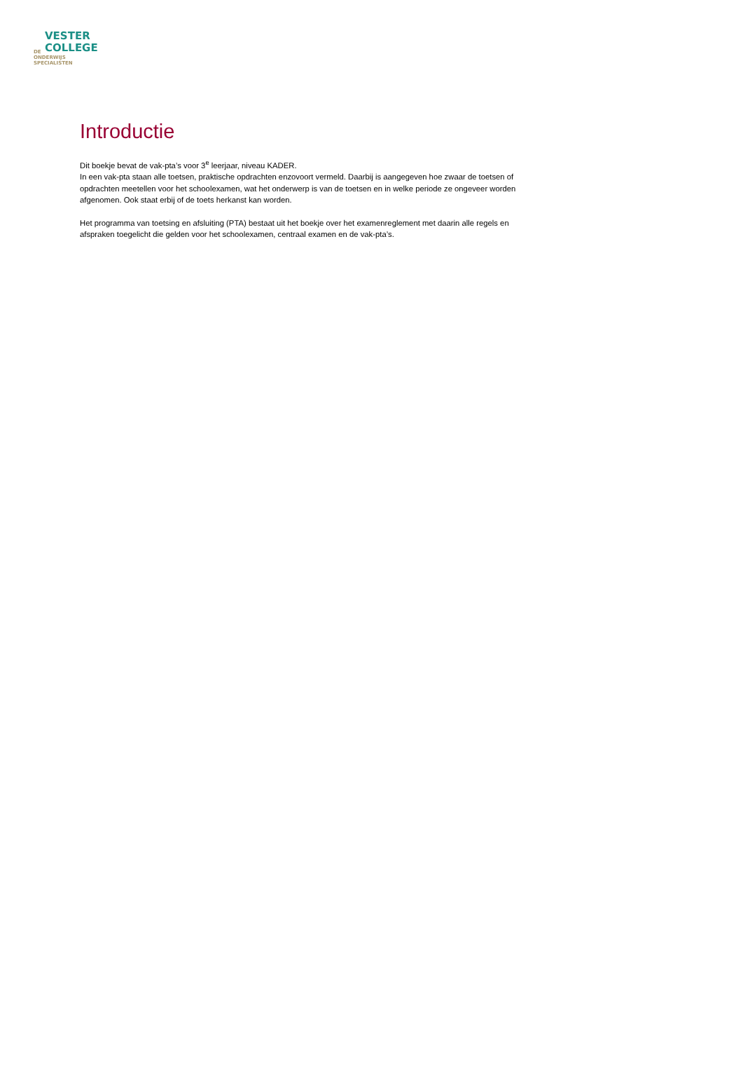VESTER
COLLEGE DE
ONDERWIJS
SPECIALISTEN
Introductie
Dit boekje bevat de vak-pta’s voor 3<sup>e</sup> leerjaar, niveau KADER.
In een vak-pta staan alle toetsen, praktische opdrachten enzovoort vermeld. Daarbij is aangegeven hoe zwaar de toetsen of opdrachten meetellen voor het schoolexamen, wat het onderwerp is van de toetsen en in welke periode ze ongeveer worden afgenomen. Ook staat erbij of de toets herkanst kan worden.
Het programma van toetsing en afsluiting (PTA) bestaat uit het boekje over het examenreglement met daarin alle regels en afspraken toegelicht die gelden voor het schoolexamen, centraal examen en de vak-pta’s.